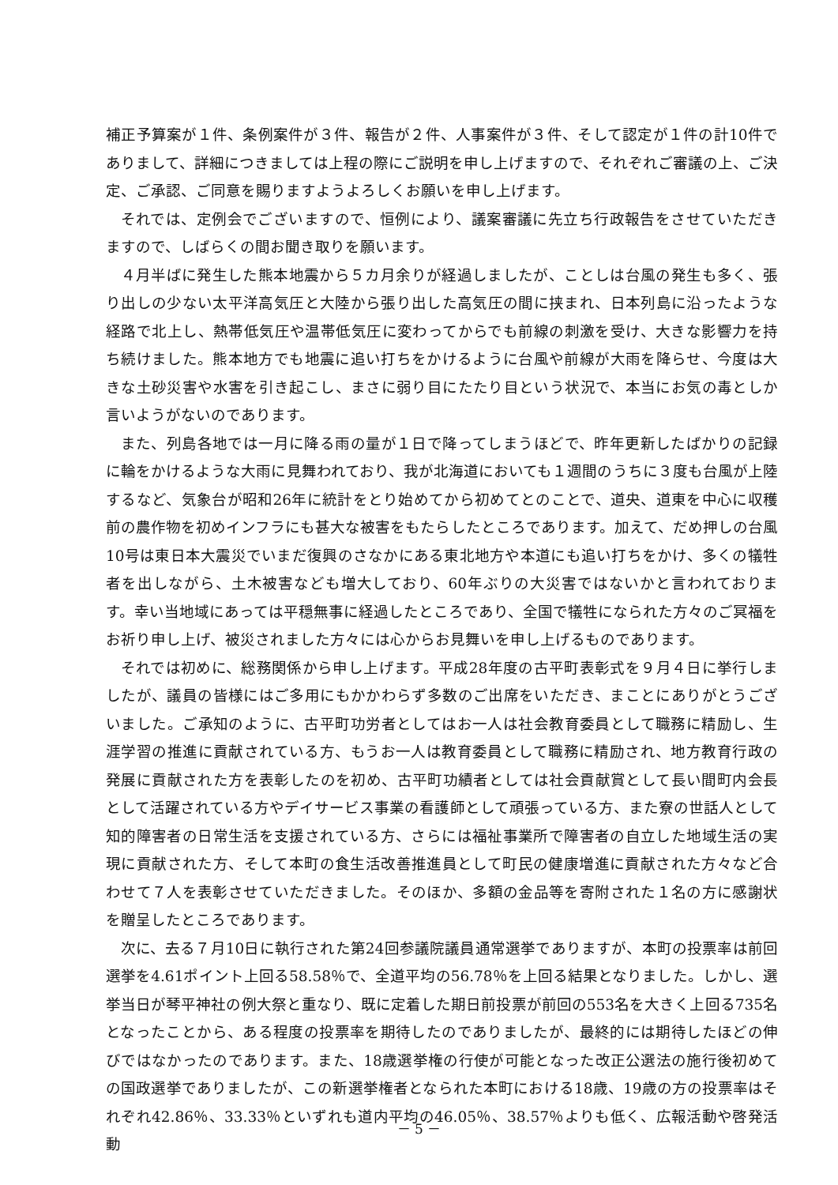補正予算案が１件、条例案件が３件、報告が２件、人事案件が３件、そして認定が１件の計10件でありまして、詳細につきましては上程の際にご説明を申し上げますので、それぞれご審議の上、ご決定、ご承認、ご同意を賜りますようよろしくお願いを申し上げます。
それでは、定例会でございますので、恒例により、議案審議に先立ち行政報告をさせていただきますので、しばらくの間お聞き取りを願います。
４月半ばに発生した熊本地震から５カ月余りが経過しましたが、ことしは台風の発生も多く、張り出しの少ない太平洋高気圧と大陸から張り出した高気圧の間に挟まれ、日本列島に沿ったような経路で北上し、熱帯低気圧や温帯低気圧に変わってからでも前線の刺激を受け、大きな影響力を持ち続けました。熊本地方でも地震に追い打ちをかけるように台風や前線が大雨を降らせ、今度は大きな土砂災害や水害を引き起こし、まさに弱り目にたたり目という状況で、本当にお気の毒としか言いようがないのであります。
また、列島各地では一月に降る雨の量が１日で降ってしまうほどで、昨年更新したばかりの記録に輪をかけるような大雨に見舞われており、我が北海道においても１週間のうちに３度も台風が上陸するなど、気象台が昭和26年に統計をとり始めてから初めてとのことで、道央、道東を中心に収穫前の農作物を初めインフラにも甚大な被害をもたらしたところであります。加えて、だめ押しの台風10号は東日本大震災でいまだ復興のさなかにある東北地方や本道にも追い打ちをかけ、多くの犠牲者を出しながら、土木被害なども増大しており、60年ぶりの大災害ではないかと言われております。幸い当地域にあっては平穏無事に経過したところであり、全国で犠牲になられた方々のご冥福をお祈り申し上げ、被災されました方々には心からお見舞いを申し上げるものであります。
それでは初めに、総務関係から申し上げます。平成28年度の古平町表彰式を９月４日に挙行しましたが、議員の皆様にはご多用にもかかわらず多数のご出席をいただき、まことにありがとうございました。ご承知のように、古平町功労者としてはお一人は社会教育委員として職務に精励し、生涯学習の推進に貢献されている方、もうお一人は教育委員として職務に精励され、地方教育行政の発展に貢献された方を表彰したのを初め、古平町功績者としては社会貢献賞として長い間町内会長として活躍されている方やデイサービス事業の看護師として頑張っている方、また寮の世話人として知的障害者の日常生活を支援されている方、さらには福祉事業所で障害者の自立した地域生活の実現に貢献された方、そして本町の食生活改善推進員として町民の健康増進に貢献された方々など合わせて７人を表彰させていただきました。そのほか、多額の金品等を寄附された１名の方に感謝状を贈呈したところであります。
次に、去る７月10日に執行された第24回参議院議員通常選挙でありますが、本町の投票率は前回選挙を4.61ポイント上回る58.58％で、全道平均の56.78％を上回る結果となりました。しかし、選挙当日が琴平神社の例大祭と重なり、既に定着した期日前投票が前回の553名を大きく上回る735名となったことから、ある程度の投票率を期待したのでありましたが、最終的には期待したほどの伸びではなかったのであります。また、18歳選挙権の行使が可能となった改正公選法の施行後初めての国政選挙でありましたが、この新選挙権者となられた本町における18歳、19歳の方の投票率はそれぞれ42.86％、33.33％といずれも道内平均の46.05％、38.57％よりも低く、広報活動や啓発活動
－ 5 －